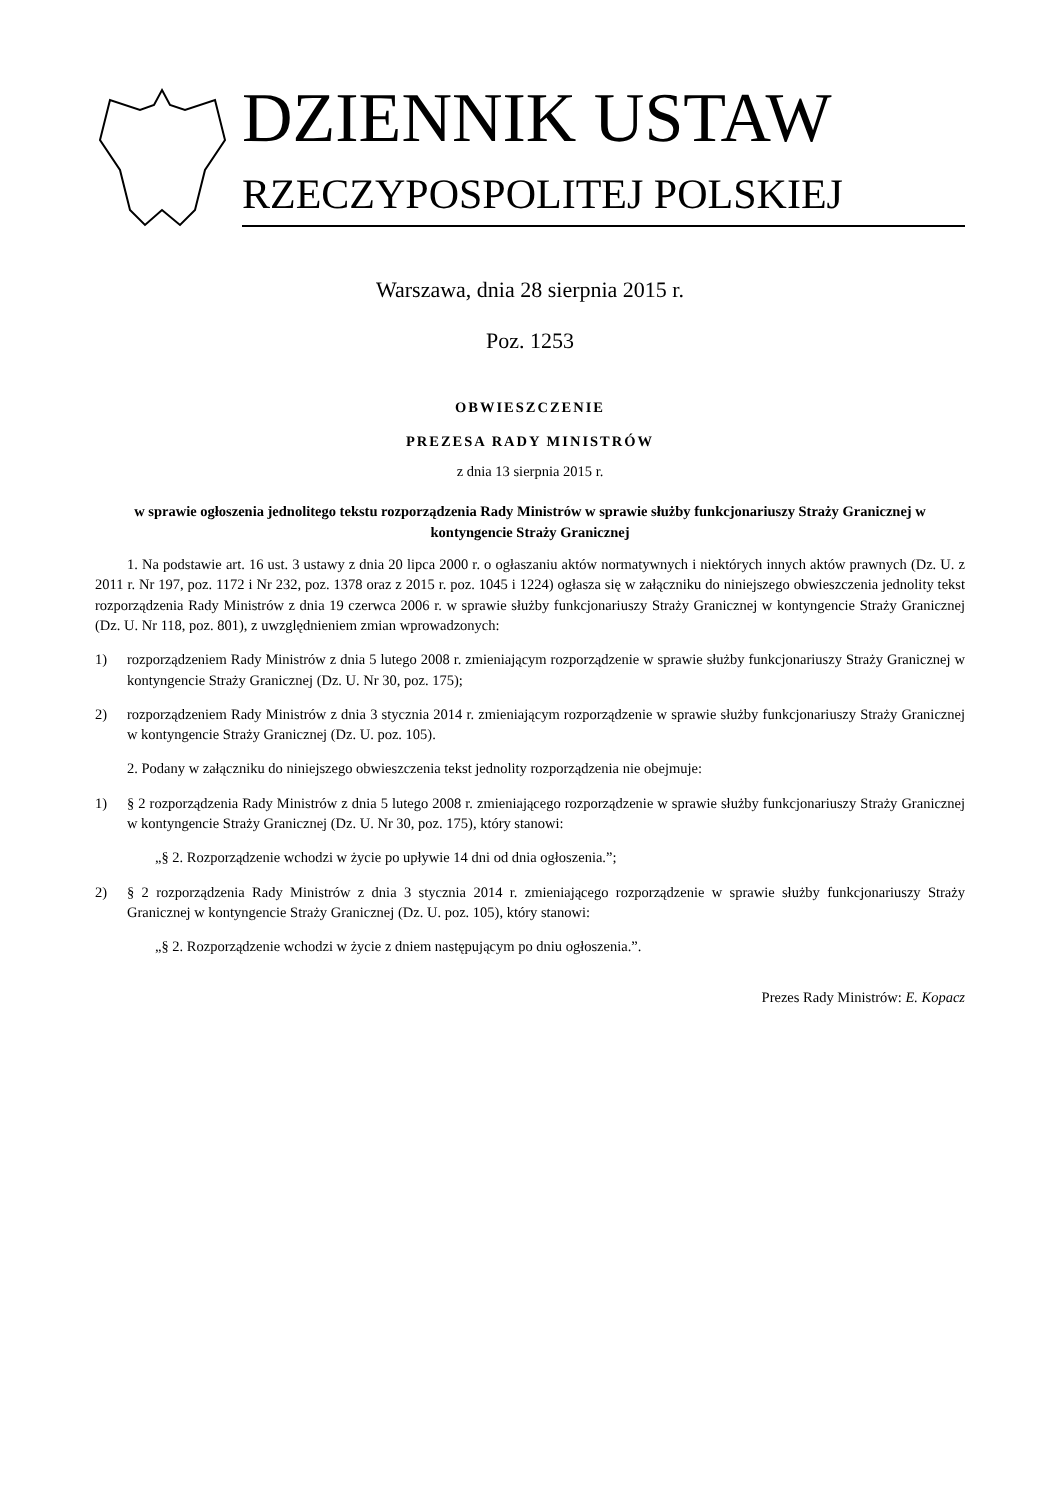DZIENNIK USTAW
RZECZYPOSPOLITEJ POLSKIEJ
Warszawa, dnia 28 sierpnia 2015 r.
Poz. 1253
OBWIESZCZENIE
PREZESA RADY MINISTRÓW
z dnia 13 sierpnia 2015 r.
w sprawie ogłoszenia jednolitego tekstu rozporządzenia Rady Ministrów w sprawie służby funkcjonariuszy Straży Granicznej w kontyngencie Straży Granicznej
1. Na podstawie art. 16 ust. 3 ustawy z dnia 20 lipca 2000 r. o ogłaszaniu aktów normatywnych i niektórych innych aktów prawnych (Dz. U. z 2011 r. Nr 197, poz. 1172 i Nr 232, poz. 1378 oraz z 2015 r. poz. 1045 i 1224) ogłasza się w załączniku do niniejszego obwieszczenia jednolity tekst rozporządzenia Rady Ministrów z dnia 19 czerwca 2006 r. w sprawie służby funkcjonariuszy Straży Granicznej w kontyngencie Straży Granicznej (Dz. U. Nr 118, poz. 801), z uwzględnieniem zmian wprowadzonych:
1) rozporządzeniem Rady Ministrów z dnia 5 lutego 2008 r. zmieniającym rozporządzenie w sprawie służby funkcjonariuszy Straży Granicznej w kontyngencie Straży Granicznej (Dz. U. Nr 30, poz. 175);
2) rozporządzeniem Rady Ministrów z dnia 3 stycznia 2014 r. zmieniającym rozporządzenie w sprawie służby funkcjonariuszy Straży Granicznej w kontyngencie Straży Granicznej (Dz. U. poz. 105).
2. Podany w załączniku do niniejszego obwieszczenia tekst jednolity rozporządzenia nie obejmuje:
1) § 2 rozporządzenia Rady Ministrów z dnia 5 lutego 2008 r. zmieniającego rozporządzenie w sprawie służby funkcjonariuszy Straży Granicznej w kontyngencie Straży Granicznej (Dz. U. Nr 30, poz. 175), który stanowi:
„§ 2. Rozporządzenie wchodzi w życie po upływie 14 dni od dnia ogłoszenia.”;
2) § 2 rozporządzenia Rady Ministrów z dnia 3 stycznia 2014 r. zmieniającego rozporządzenie w sprawie służby funkcjonariuszy Straży Granicznej w kontyngencie Straży Granicznej (Dz. U. poz. 105), który stanowi:
„§ 2. Rozporządzenie wchodzi w życie z dniem następującym po dniu ogłoszenia.”.
Prezes Rady Ministrów: E. Kopacz